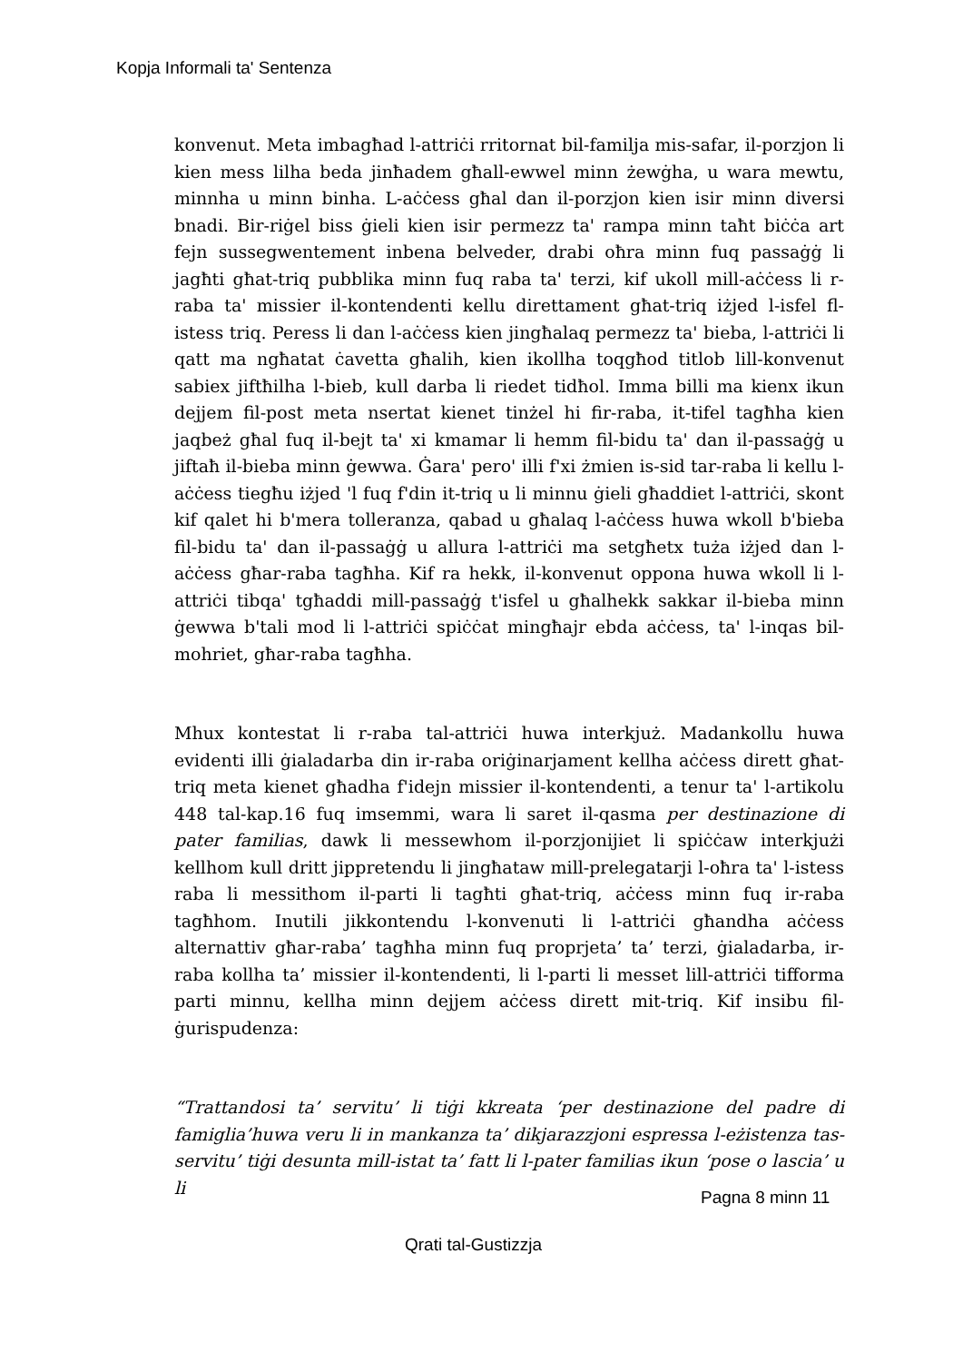Kopja Informali ta' Sentenza
konvenut. Meta imbagħad l-attriċi rritornat bil-familja mis-safar, il-porzjon li kien mess lilha beda jinħadem għall-ewwel minn żewġha, u wara mewtu, minnha u minn binha. L-aċċess għal dan il-porzjon kien isir minn diversi bnadi. Bir-riġel biss ġieli kien isir permezz ta' rampa minn taħt biċċa art fejn sussegwentement inbena belveder, drabi oħra minn fuq passaġġ li jagħti għat-triq pubblika minn fuq raba ta' terzi, kif ukoll mill-aċċess li r-raba ta' missier il-kontendenti kellu direttament għat-triq iżjed l-isfel fl-istess triq. Peress li dan l-aċċess kien jingħalaq permezz ta' bieba, l-attriċi li qatt ma ngħatat ċavetta għalih, kien ikollha toqgħod titlob lill-konvenut sabiex jiftħilha l-bieb, kull darba li riedet tidħol. Imma billi ma kienx ikun dejjem fil-post meta nsertat kienet tinżel hi fir-raba, it-tifel tagħha kien jaqbeż għal fuq il-bejt ta' xi kmamar li hemm fil-bidu ta' dan il-passaġġ u jiftaħ il-bieba minn ġewwa. Ġara' pero' illi f'xi żmien is-sid tar-raba li kellu l-aċċess tiegħu iżjed 'l fuq f'din it-triq u li minnu ġieli għaddiet l-attriċi, skont kif qalet hi b'mera tolleranza, qabad u għalaq l-aċċess huwa wkoll b'bieba fil-bidu ta' dan il-passaġġ u allura l-attriċi ma setgħetx tuża iżjed dan l-aċċess għar-raba tagħha. Kif ra hekk, il-konvenut oppona huwa wkoll li l-attriċi tibqa' tgħaddi mill-passaġġ t'isfel u għalhekk sakkar il-bieba minn ġewwa b'tali mod li l-attriċi spiċċat mingħajr ebda aċċess, ta' l-inqas bil-mohriet, għar-raba tagħha.
Mhux kontestat li r-raba tal-attriċi huwa interkjuż. Madankollu huwa evidenti illi ġialadarba din ir-raba oriġinarjament kellha aċċess dirett għat-triq meta kienet għadha f'idejn missier il-kontendenti, a tenur ta' l-artikolu 448 tal-kap.16 fuq imsemmi, wara li saret il-qasma per destinazione di pater familias, dawk li messewhom il-porzjonijiet li spiċċaw interkjużi kellhom kull dritt jippretendu li jingħataw mill-prelegatarji l-oħra ta' l-istess raba li messithom il-parti li tagħti għat-triq, aċċess minn fuq ir-raba tagħhom. Inutili jikkontendu l-konvenuti li l-attriċi għandha aċċess alternattiv għar-raba’ tagħha minn fuq proprjeta’ ta’ terzi, ġialadarba, ir-raba kollha ta’ missier il-kontendenti, li l-parti li messet lill-attriċi tifforma parti minnu, kellha minn dejjem aċċess dirett mit-triq. Kif insibu fil-ġurispudenza:
“Trattandosi ta’ servitu’ li tiġi kkreata ‘per destinazione del padre di famiglia’huwa veru li in mankanza ta’ dikjarazzjoni espressa l-eżistenza tas-servitu’ tiġi desunta mill-istat ta’ fatt li l-pater familias ikun ‘pose o lascia’ u li
Pagna 8 minn 11
Qrati tal-Gustizzja